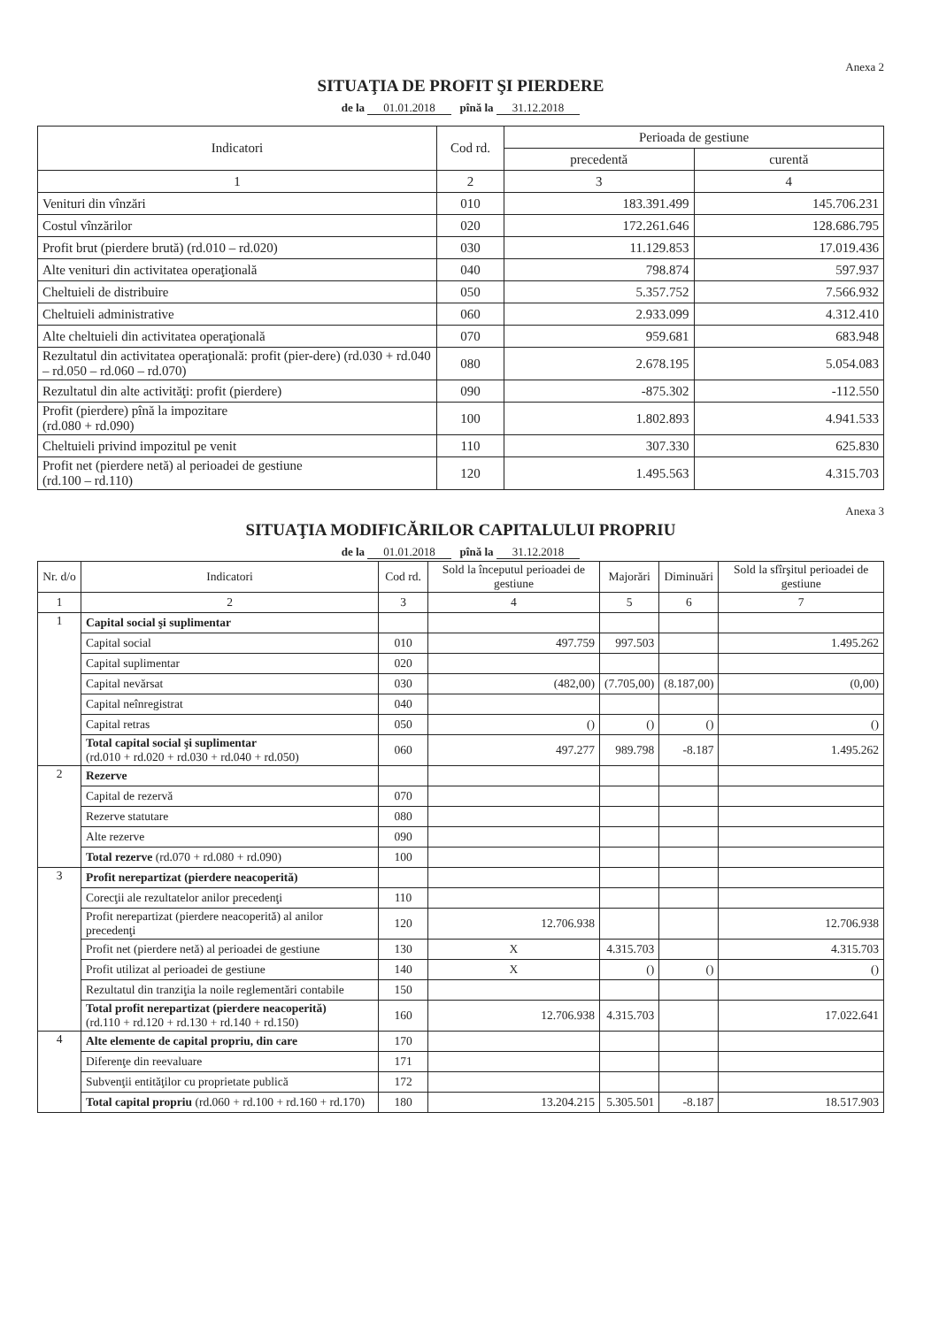Anexa 2
SITUAŢIA DE PROFIT ŞI PIERDERE
de la 01.01.2018 pînă la 31.12.2018
| Indicatori | Cod rd. | Perioada de gestiune | |
| --- | --- | --- | --- |
| | | precedentă | curentă |
| 1 | 2 | 3 | 4 |
| Venituri din vînzări | 010 | 183.391.499 | 145.706.231 |
| Costul vînzărilor | 020 | 172.261.646 | 128.686.795 |
| Profit brut (pierdere brută) (rd.010 – rd.020) | 030 | 11.129.853 | 17.019.436 |
| Alte venituri din activitatea operaţională | 040 | 798.874 | 597.937 |
| Cheltuieli de distribuire | 050 | 5.357.752 | 7.566.932 |
| Cheltuieli administrative | 060 | 2.933.099 | 4.312.410 |
| Alte cheltuieli din activitatea operaţională | 070 | 959.681 | 683.948 |
| Rezultatul din activitatea operaţională: profit (pier-dere) (rd.030 + rd.040 – rd.050 – rd.060 – rd.070) | 080 | 2.678.195 | 5.054.083 |
| Rezultatul din alte activităţi: profit (pierdere) | 090 | -875.302 | -112.550 |
| Profit (pierdere) pînă la impozitare (rd.080 + rd.090) | 100 | 1.802.893 | 4.941.533 |
| Cheltuieli privind impozitul pe venit | 110 | 307.330 | 625.830 |
| Profit net (pierdere netă) al perioadei de gestiune (rd.100 – rd.110) | 120 | 1.495.563 | 4.315.703 |
Anexa 3
SITUAŢIA MODIFICĂRILOR CAPITALULUI PROPRIU
de la 01.01.2018 pînă la 31.12.2018
| Nr. d/o | Indicatori | Cod rd. | Sold la începutul perioadei de gestiune | Majorări | Diminuări | Sold la sfîrşitul perioadei de gestiune |
| --- | --- | --- | --- | --- | --- | --- |
| 1 | 2 | 3 | 4 | 5 | 6 | 7 |
| 1 | Capital social şi suplimentar | | | | | |
| | Capital social | 010 | 497.759 | 997.503 | | 1.495.262 |
| | Capital suplimentar | 020 | | | | |
| | Capital nevărsat | 030 | (482,00) | (7.705,00) | (8.187,00) | (0,00) |
| | Capital neînregistrat | 040 | | | | |
| | Capital retras | 050 | () | () | () | () |
| | Total capital social şi suplimentar (rd.010 + rd.020 + rd.030 + rd.040 + rd.050) | 060 | 497.277 | 989.798 | -8.187 | 1.495.262 |
| 2 | Rezerve | | | | | |
| | Capital de rezervă | 070 | | | | |
| | Rezerve statutare | 080 | | | | |
| | Alte rezerve | 090 | | | | |
| | Total rezerve (rd.070 + rd.080 + rd.090) | 100 | | | | |
| 3 | Profit nerepartizat (pierdere neacoperită) | | | | | |
| | Corecţii ale rezultatelor anilor precedenţi | 110 | | | | |
| | Profit nerepartizat (pierdere neacoperită) al anilor precedenţi | 120 | 12.706.938 | | | 12.706.938 |
| | Profit net (pierdere netă) al perioadei de gestiune | 130 | X | 4.315.703 | | 4.315.703 |
| | Profit utilizat al perioadei de gestiune | 140 | X | () | () | () |
| | Rezultatul din tranziţia la noile reglementări contabile | 150 | | | | |
| | Total profit nerepartizat (pierdere neacoperită) (rd.110 + rd.120 + rd.130 + rd.140 + rd.150) | 160 | 12.706.938 | 4.315.703 | | 17.022.641 |
| 4 | Alte elemente de capital propriu, din care | 170 | | | | |
| | Diferenţe din reevaluare | 171 | | | | |
| | Subvenţii entităţilor cu proprietate publică | 172 | | | | |
| | Total capital propriu (rd.060 + rd.100 + rd.160 + rd.170) | 180 | 13.204.215 | 5.305.501 | -8.187 | 18.517.903 |